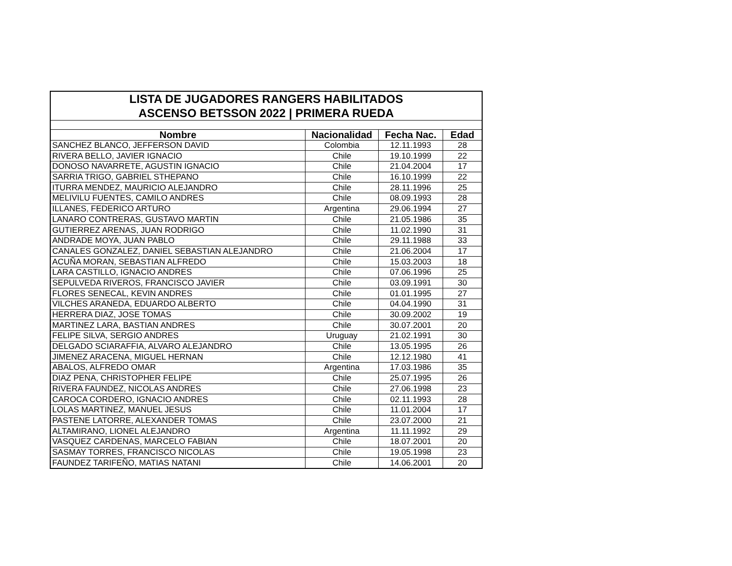| LISTA DE JUGADORES RANGERS HABILITADOS | | | |
| ASCENSO BETSSON 2022 / PRIMERA RUEDA | | | |
| Nombre | Nacionalidad | Fecha Nac. | Edad |
| SANCHEZ BLANCO, JEFFERSON DAVID | Colombia | 12.11.1993 | 28 |
| RIVERA BELLO, JAVIER IGNACIO | Chile | 19.10.1999 | 22 |
| DONOSO NAVARRETE, AGUSTIN IGNACIO | Chile | 21.04.2004 | 17 |
| SARRIA TRIGO, GABRIEL STHEPANO | Chile | 16.10.1999 | 22 |
| ITURRA MENDEZ, MAURICIO ALEJANDRO | Chile | 28.11.1996 | 25 |
| MELIVILU FUENTES, CAMILO ANDRES | Chile | 08.09.1993 | 28 |
| ILLANES, FEDERICO ARTURO | Argentina | 29.06.1994 | 27 |
| LANARO CONTRERAS, GUSTAVO MARTIN | Chile | 21.05.1986 | 35 |
| GUTIERREZ ARENAS, JUAN RODRIGO | Chile | 11.02.1990 | 31 |
| ANDRADE MOYA, JUAN PABLO | Chile | 29.11.1988 | 33 |
| CANALES GONZALEZ, DANIEL SEBASTIAN ALEJANDRO | Chile | 21.06.2004 | 17 |
| ACUÑA MORAN, SEBASTIAN ALFREDO | Chile | 15.03.2003 | 18 |
| LARA CASTILLO, IGNACIO ANDRES | Chile | 07.06.1996 | 25 |
| SEPULVEDA RIVEROS, FRANCISCO JAVIER | Chile | 03.09.1991 | 30 |
| FLORES SENECAL, KEVIN ANDRES | Chile | 01.01.1995 | 27 |
| VILCHES ARANEDA, EDUARDO ALBERTO | Chile | 04.04.1990 | 31 |
| HERRERA DIAZ, JOSE TOMAS | Chile | 30.09.2002 | 19 |
| MARTINEZ LARA, BASTIAN ANDRES | Chile | 30.07.2001 | 20 |
| FELIPE SILVA, SERGIO ANDRES | Uruguay | 21.02.1991 | 30 |
| DELGADO SCIARAFFIA, ALVARO ALEJANDRO | Chile | 13.05.1995 | 26 |
| JIMENEZ ARACENA, MIGUEL HERNAN | Chile | 12.12.1980 | 41 |
| ABALOS, ALFREDO OMAR | Argentina | 17.03.1986 | 35 |
| DIAZ PENA, CHRISTOPHER FELIPE | Chile | 25.07.1995 | 26 |
| RIVERA FAUNDEZ, NICOLAS ANDRES | Chile | 27.06.1998 | 23 |
| CAROCA CORDERO, IGNACIO ANDRES | Chile | 02.11.1993 | 28 |
| LOLAS MARTINEZ, MANUEL JESUS | Chile | 11.01.2004 | 17 |
| PASTENE LATORRE, ALEXANDER TOMAS | Chile | 23.07.2000 | 21 |
| ALTAMIRANO, LIONEL ALEJANDRO | Argentina | 11.11.1992 | 29 |
| VASQUEZ CARDENAS, MARCELO FABIAN | Chile | 18.07.2001 | 20 |
| SASMAY TORRES, FRANCISCO NICOLAS | Chile | 19.05.1998 | 23 |
| FAUNDEZ TARIFEÑO, MATIAS NATANI | Chile | 14.06.2001 | 20 |